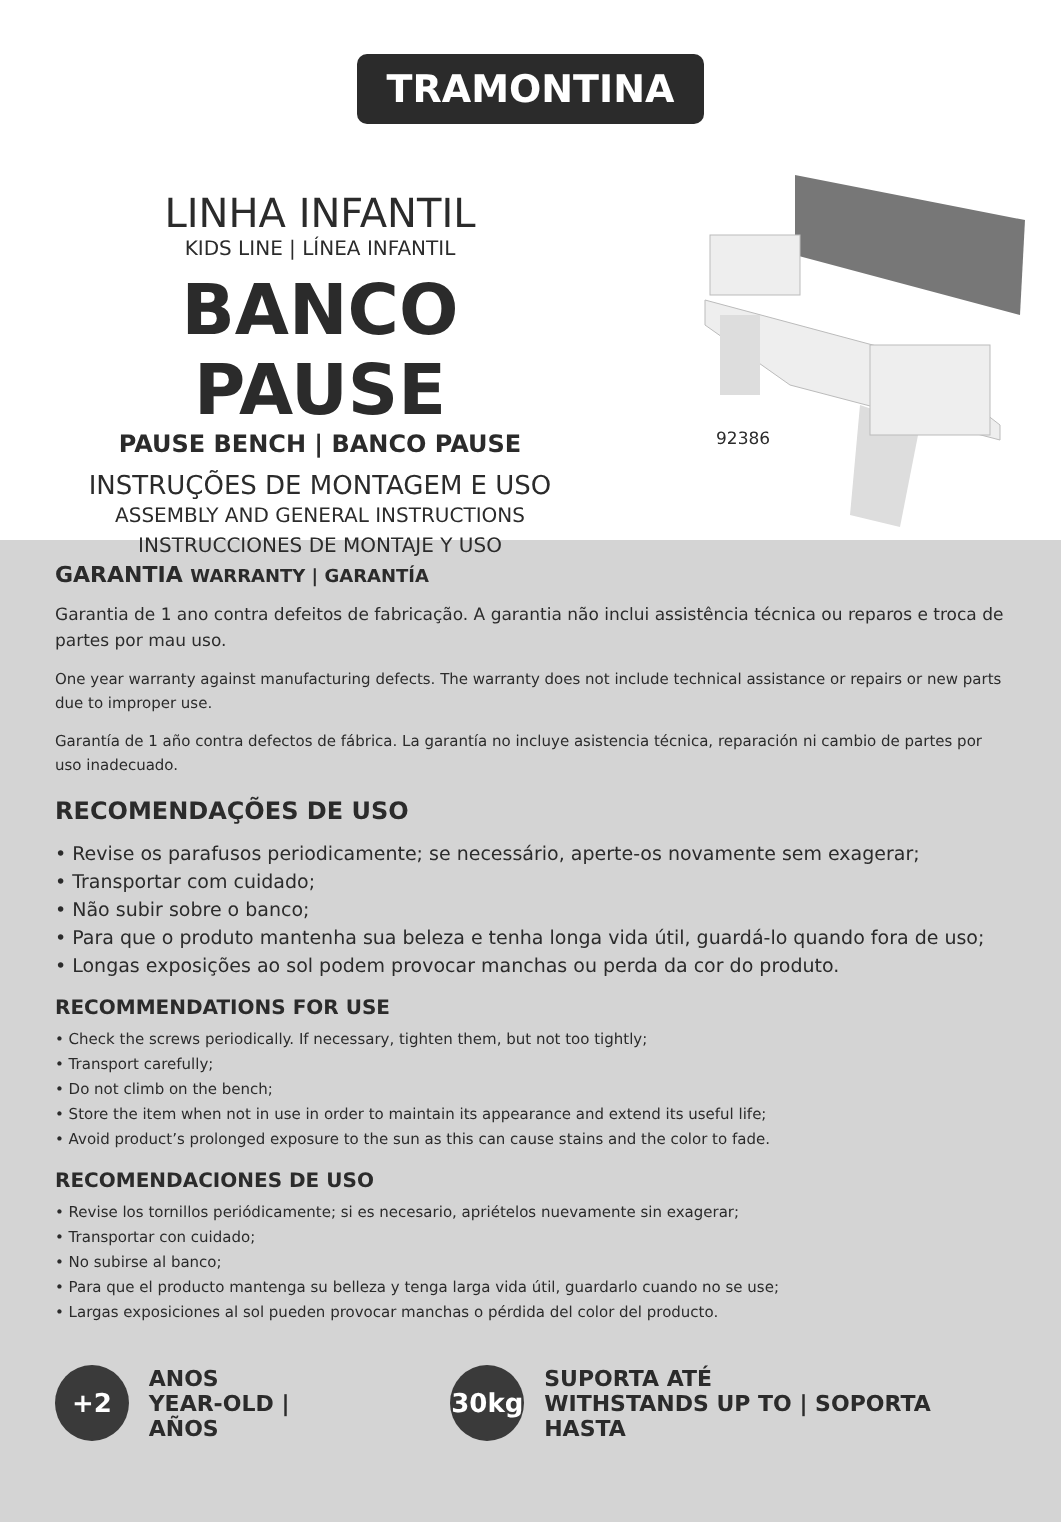TRAMONTINA
LINHA INFANTIL
KIDS LINE | LÍNEA INFANTIL
BANCO PAUSE
PAUSE BENCH | BANCO PAUSE
INSTRUÇÕES DE MONTAGEM E USO
ASSEMBLY AND GENERAL INSTRUCTIONS
INSTRUCCIONES DE MONTAJE Y USO
92386
GARANTIA WARRANTY | GARANTÍA
Garantia de 1 ano contra defeitos de fabricação. A garantia não inclui assistência técnica ou reparos e troca de partes por mau uso.
One year warranty against manufacturing defects. The warranty does not include technical assistance or repairs or new parts due to improper use.
Garantía de 1 año contra defectos de fábrica. La garantía no incluye asistencia técnica, reparación ni cambio de partes por uso inadecuado.
RECOMENDAÇÕES DE USO
• Revise os parafusos periodicamente; se necessário, aperte-os novamente sem exagerar;
• Transportar com cuidado;
• Não subir sobre o banco;
• Para que o produto mantenha sua beleza e tenha longa vida útil, guardá-lo quando fora de uso;
• Longas exposições ao sol podem provocar manchas ou perda da cor do produto.
RECOMMENDATIONS FOR USE
• Check the screws periodically. If necessary, tighten them, but not too tightly;
• Transport carefully;
• Do not climb on the bench;
• Store the item when not in use in order to maintain its appearance and extend its useful life;
• Avoid product’s prolonged exposure to the sun as this can cause stains and the color to fade.
RECOMENDACIONES DE USO
• Revise los tornillos periódicamente; si es necesario, apriételos nuevamente sin exagerar;
• Transportar con cuidado;
• No subirse al banco;
• Para que el producto mantenga su belleza y tenga larga vida útil, guardarlo cuando no se use;
• Largas exposiciones al sol pueden provocar manchas o pérdida del color del producto.
+2
ANOS
YEAR-OLD | AÑOS
30kg
SUPORTA ATÉ
WITHSTANDS UP TO | SOPORTA HASTA